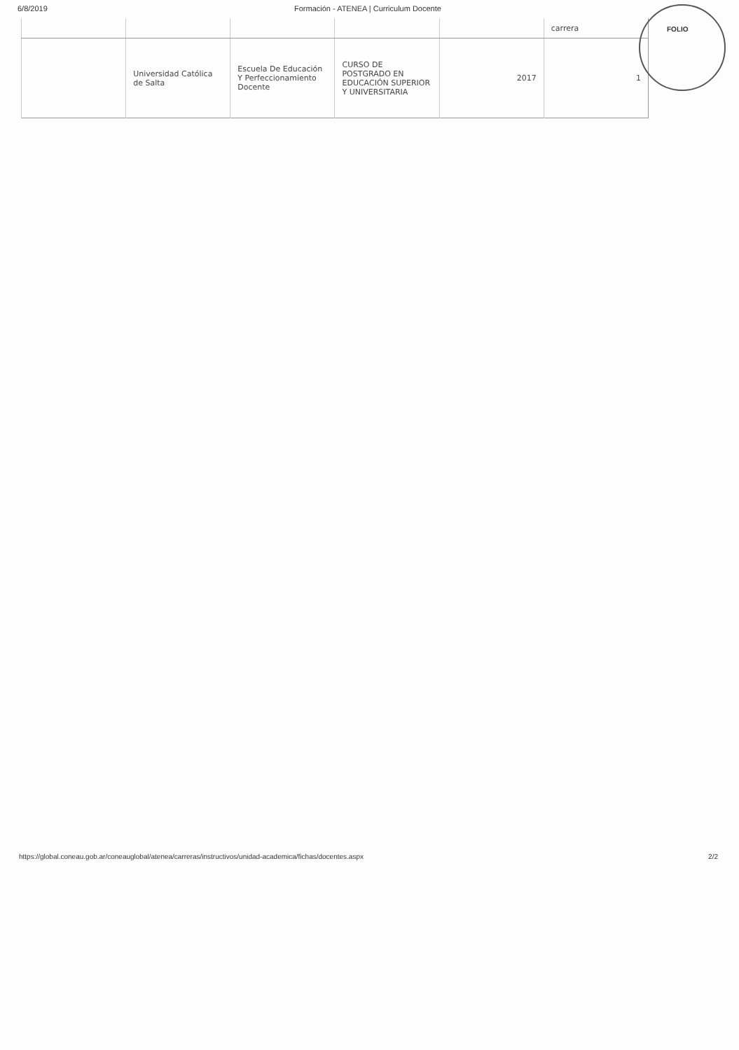6/8/2019 Formación - ATENEA | Curriculum Docente
| | | | | | carrera |
| | Universidad Católica de Salta | Escuela De Educación Y Perfeccionamiento Docente | CURSO DE POSTGRADO EN EDUCACIÓN SUPERIOR Y UNIVERSITARIA | 2017 | 1 |
FOLIO
https://global.coneau.gob.ar/coneauglobal/atenea/carreras/instructivos/unidad-academica/fichas/docentes.aspx 2/2